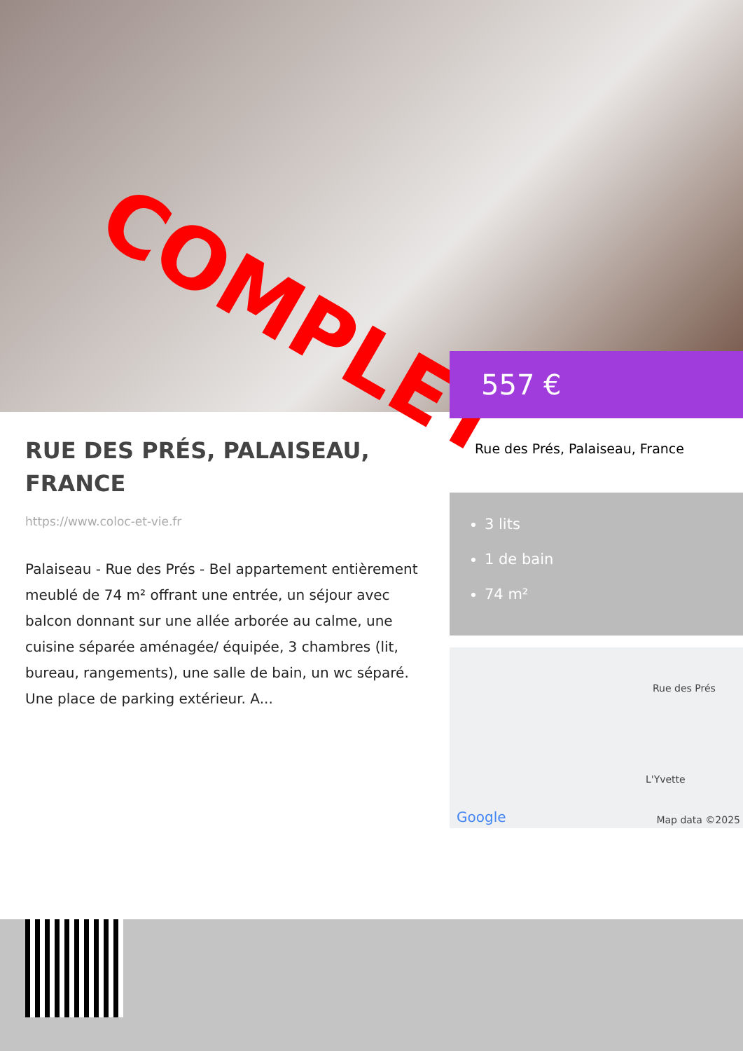COMPLET
RUE DES PRÉS, PALAISEAU, FRANCE
https://www.coloc-et-vie.fr
Palaiseau - Rue des Prés - Bel appartement entièrement meublé de 74 m² offrant une entrée, un séjour avec balcon donnant sur une allée arborée au calme, une cuisine séparée aménagée/ équipée, 3 chambres (lit, bureau, rangements), une salle de bain, un wc séparé. Une place de parking extérieur. A...
557 €
Rue des Prés, Palaiseau, France
3 lits
1 de bain
74 m²
Rue des Prés
L'Yvette
Google Map data ©2025